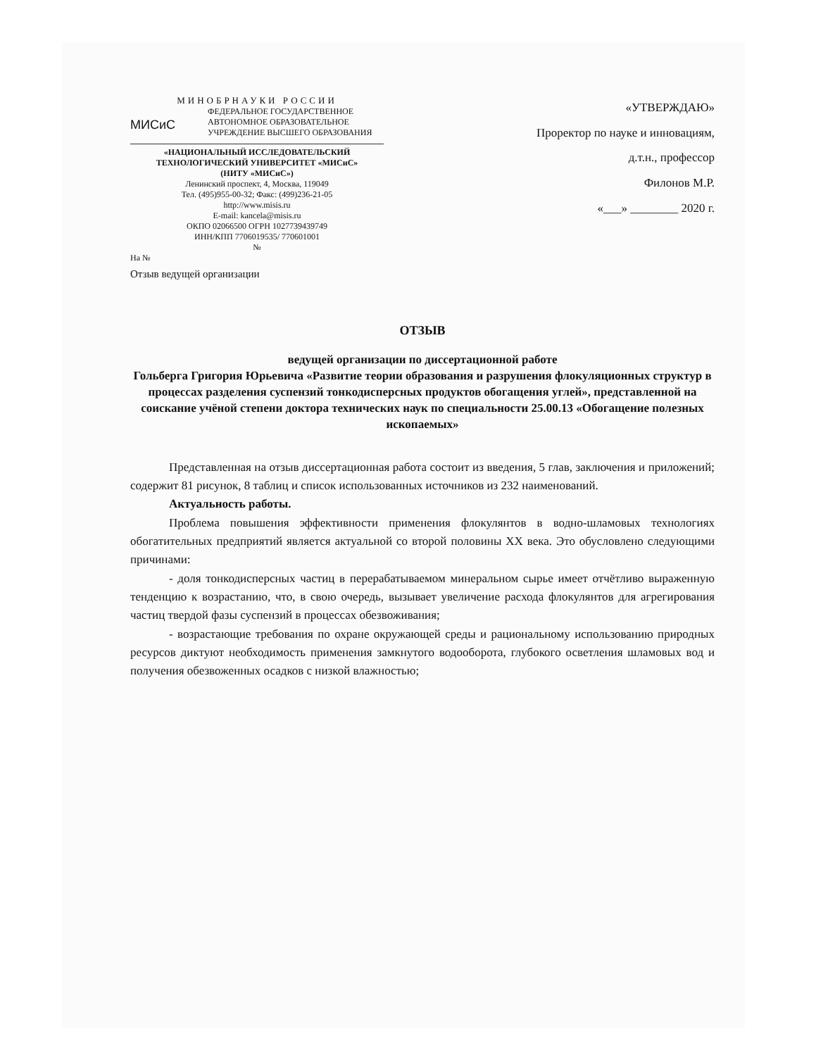МИНОБРНАУКИ РОССИИ
ФЕДЕРАЛЬНОЕ ГОСУДАРСТВЕННОЕ
АВТОНОМНОЕ ОБРАЗОВАТЕЛЬНОЕ
УЧРЕЖДЕНИЕ ВЫСШЕГО ОБРАЗОВАНИЯ
МИСиС
«НАЦИОНАЛЬНЫЙ ИССЛЕДОВАТЕЛЬСКИЙ
ТЕХНОЛОГИЧЕСКИЙ УНИВЕРСИТЕТ «МИСиС»
(НИТУ «МИСиС»)
Ленинский проспект, 4, Москва, 119049
Тел. (495)955-00-32; Факс: (499)236-21-05
http://www.misis.ru
E-mail: kancela@misis.ru
ОКПО 02066500 ОГРН 1027739439749
ИНН/КПП 7706019535/ 770601001
№
На №
Отзыв ведущей организации
«УТВЕРЖДАЮ»
Проректор по науке и инновациям,
д.т.н., профессор
Филонов М.Р.
«___» ________ 2020 г.
ОТЗЫВ
ведущей организации по диссертационной работе
Гольберга Григория Юрьевича «Развитие теории образования и разрушения флокуляционных структур в процессах разделения суспензий тонкодисперсных продуктов обогащения углей», представленной на соискание учёной степени доктора технических наук по специальности 25.00.13 «Обогащение полезных ископаемых»
Представленная на отзыв диссертационная работа состоит из введения, 5 глав, заключения и приложений; содержит 81 рисунок, 8 таблиц и список использованных источников из 232 наименований.
Актуальность работы.
Проблема повышения эффективности применения флокулянтов в водно-шламовых технологиях обогатительных предприятий является актуальной со второй половины XX века. Это обусловлено следующими причинами:
- доля тонкодисперсных частиц в перерабатываемом минеральном сырье имеет отчётливо выраженную тенденцию к возрастанию, что, в свою очередь, вызывает увеличение расхода флокулянтов для агрегирования частиц твердой фазы суспензий в процессах обезвоживания;
- возрастающие требования по охране окружающей среды и рациональному использованию природных ресурсов диктуют необходимость применения замкнутого водооборота, глубокого осветления шламовых вод и получения обезвоженных осадков с низкой влажностью;